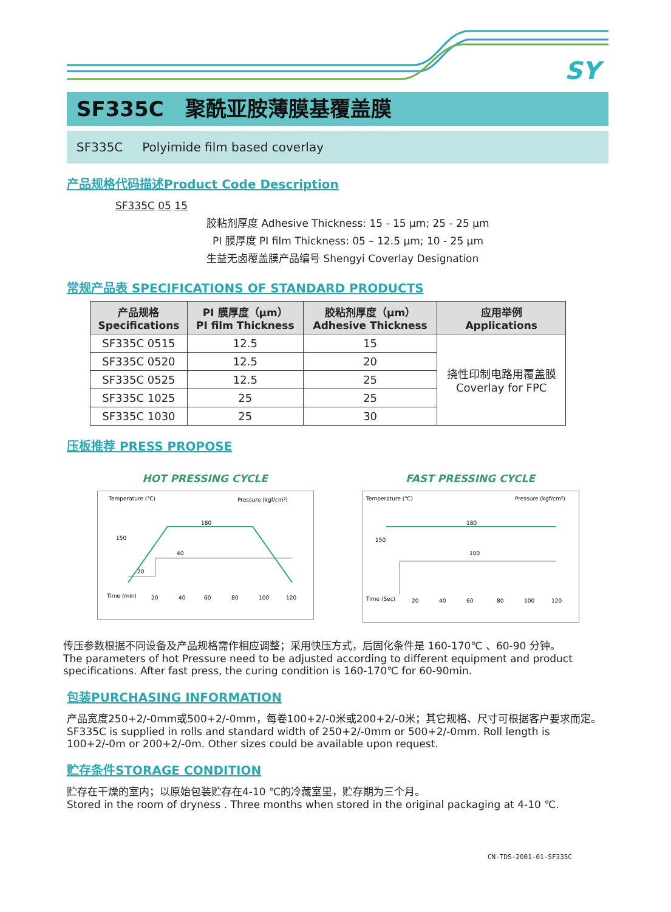SY
SF335C 聚酰亚胺薄膜基覆盖膜
SF335C Polyimide film based coverlay
产品规格代码描述Product Code Description
SF335C 05 15
胶粘剂厚度 Adhesive Thickness: 15 - 15 μm; 25 - 25 μm
PI 膜厚度 PI film Thickness: 05 – 12.5 μm; 10 - 25 μm
生益无卤覆盖膜产品编号 Shengyi Coverlay Designation
常规产品表 SPECIFICATIONS OF STANDARD PRODUCTS
| 产品规格 Specifications | PI 膜厚度（μm） PI film Thickness | 胶粘剂厚度（μm） Adhesive Thickness | 应用举例 Applications |
| --- | --- | --- | --- |
| SF335C 0515 | 12.5 | 15 | 挠性印制电路用覆盖膜 Coverlay for FPC |
| SF335C 0520 | 12.5 | 20 | |
| SF335C 0525 | 12.5 | 25 | |
| SF335C 1025 | 25 | 25 | |
| SF335C 1030 | 25 | 30 | |
压板推荐 PRESS PROPOSE
HOT PRESSING CYCLE
Temperature (℃)
Pressure (kgf/cm²)
150
180
40
20
Time (min)
20
40
60
80
100
120
FAST PRESSING CYCLE
Temperature (℃)
Pressure (kgf/cm²)
150
180
100
Time (Sec)
20
40
60
80
100
120
传压参数根据不同设备及产品规格需作相应调整；采用快压方式，后固化条件是 160-170℃ 、60-90 分钟。
The parameters of hot Pressure need to be adjusted according to different equipment and product specifications. After fast press, the curing condition is 160-170℃ for 60-90min.
包装PURCHASING INFORMATION
产品宽度250+2/-0mm或500+2/-0mm，每卷100+2/-0米或200+2/-0米；其它规格、尺寸可根据客户要求而定。SF335C is supplied in rolls and standard width of 250+2/-0mm or 500+2/-0mm. Roll length is 100+2/-0m or 200+2/-0m. Other sizes could be available upon request.
贮存条件STORAGE CONDITION
贮存在干燥的室内；以原始包装贮存在4-10 ℃的冷藏室里，贮存期为三个月。
Stored in the room of dryness . Three months when stored in the original packaging at 4-10 ℃.
CN-TDS-2001-01-SF335C